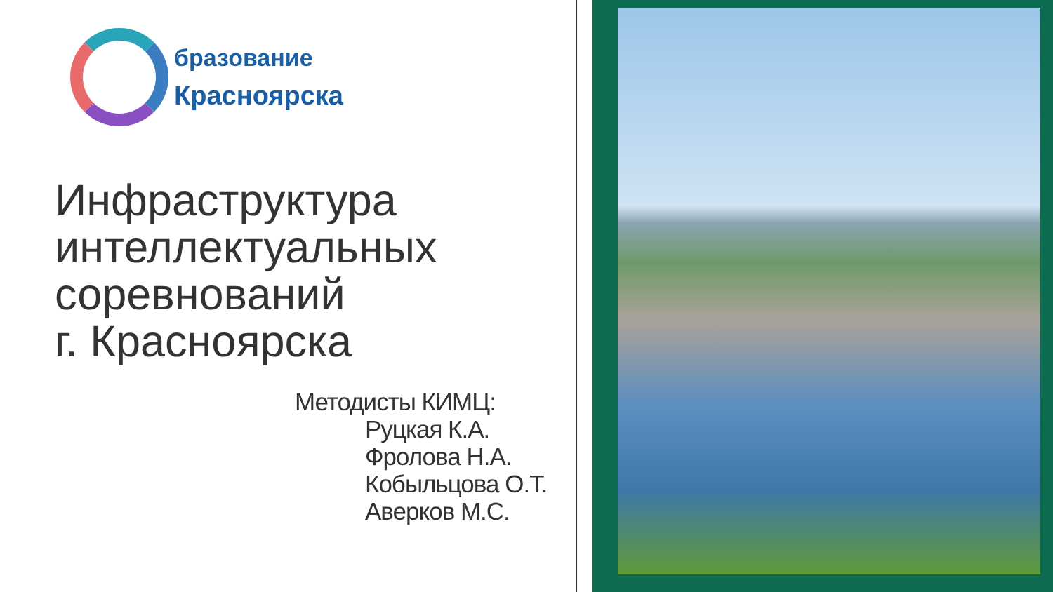бразование
Красноярска
Инфраструктура
интеллектуальных
соревнований
г. Красноярска
Методисты КИМЦ:
Руцкая К.А.
Фролова Н.А.
Кобыльцова О.Т.
Аверков М.С.